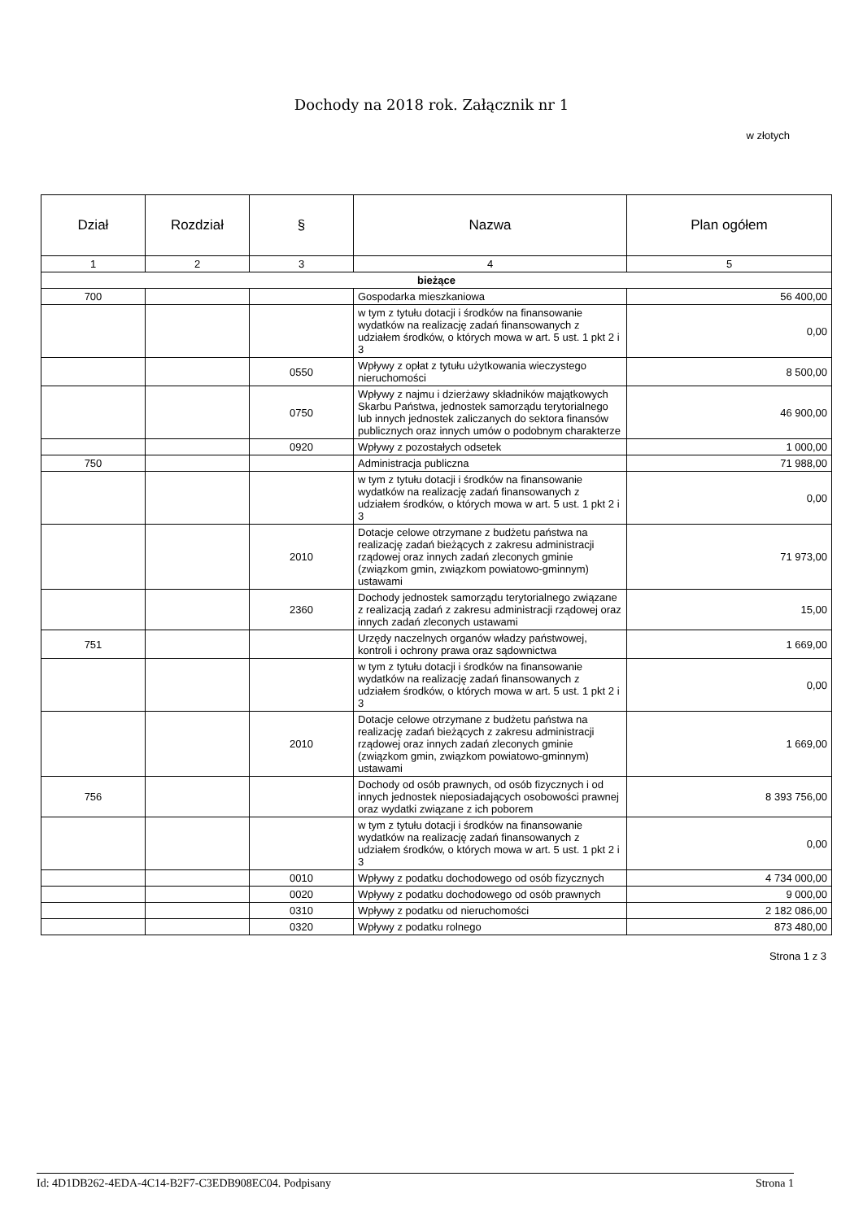Dochody na 2018 rok. Załącznik nr 1
w złotych
| Dział | Rozdział | § | Nazwa | Plan ogółem |
| --- | --- | --- | --- | --- |
| 1 | 2 | 3 | 4 | 5 |
| bieżące | | | | |
| 700 | | | Gospodarka mieszkaniowa | 56 400,00 |
| | | | w tym z tytułu dotacji i środków na finansowanie wydatków na realizację zadań finansowanych z udziałem środków, o których mowa w art. 5 ust. 1 pkt 2 i 3 | 0,00 |
| | | 0550 | Wpływy z opłat z tytułu użytkowania wieczystego nieruchomości | 8 500,00 |
| | | 0750 | Wpływy z najmu i dzierżawy składników majątkowych Skarbu Państwa, jednostek samorządu terytorialnego lub innych jednostek zaliczanych do sektora finansów publicznych oraz innych umów o podobnym charakterze | 46 900,00 |
| | | 0920 | Wpływy z pozostałych odsetek | 1 000,00 |
| 750 | | | Administracja publiczna | 71 988,00 |
| | | | w tym z tytułu dotacji i środków na finansowanie wydatków na realizację zadań finansowanych z udziałem środków, o których mowa w art. 5 ust. 1 pkt 2 i 3 | 0,00 |
| | | 2010 | Dotacje celowe otrzymane z budżetu państwa na realizację zadań bieżących z zakresu administracji rządowej oraz innych zadań zleconych gminie (związkom gmin, związkom powiatowo-gminnym) ustawami | 71 973,00 |
| | | 2360 | Dochody jednostek samorządu terytorialnego związane z realizacją zadań z zakresu administracji rządowej oraz innych zadań zleconych ustawami | 15,00 |
| 751 | | | Urzędy naczelnych organów władzy państwowej, kontroli i ochrony prawa oraz sądownictwa | 1 669,00 |
| | | | w tym z tytułu dotacji i środków na finansowanie wydatków na realizację zadań finansowanych z udziałem środków, o których mowa w art. 5 ust. 1 pkt 2 i 3 | 0,00 |
| | | 2010 | Dotacje celowe otrzymane z budżetu państwa na realizację zadań bieżących z zakresu administracji rządowej oraz innych zadań zleconych gminie (związkom gmin, związkom powiatowo-gminnym) ustawami | 1 669,00 |
| 756 | | | Dochody od osób prawnych, od osób fizycznych i od innych jednostek nieposiadających osobowości prawnej oraz wydatki związane z ich poborem | 8 393 756,00 |
| | | | w tym z tytułu dotacji i środków na finansowanie wydatków na realizację zadań finansowanych z udziałem środków, o których mowa w art. 5 ust. 1 pkt 2 i 3 | 0,00 |
| | | 0010 | Wpływy z podatku dochodowego od osób fizycznych | 4 734 000,00 |
| | | 0020 | Wpływy z podatku dochodowego od osób prawnych | 9 000,00 |
| | | 0310 | Wpływy z podatku od nieruchomości | 2 182 086,00 |
| | | 0320 | Wpływy z podatku rolnego | 873 480,00 |
Strona 1 z 3
Id: 4D1DB262-4EDA-4C14-B2F7-C3EDB908EC04. Podpisany Strona 1